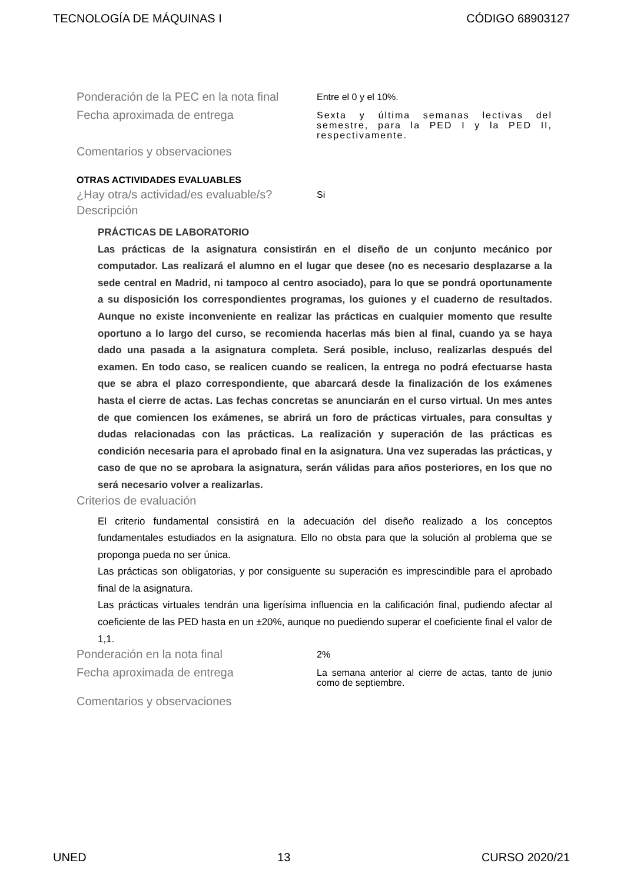TECNOLOGÍA DE MÁQUINAS I CÓDIGO 68903127
Ponderación de la PEC en la nota final
Entre el 0 y el 10%.
Fecha aproximada de entrega
Sexta y última semanas lectivas del semestre, para la PED I y la PED II, respectivamente.
Comentarios y observaciones
OTRAS ACTIVIDADES EVALUABLES
¿Hay otra/s actividad/es evaluable/s?
Si
Descripción
PRÁCTICAS DE LABORATORIO
Las prácticas de la asignatura consistirán en el diseño de un conjunto mecánico por computador. Las realizará el alumno en el lugar que desee (no es necesario desplazarse a la sede central en Madrid, ni tampoco al centro asociado), para lo que se pondrá oportunamente a su disposición los correspondientes programas, los guiones y el cuaderno de resultados. Aunque no existe inconveniente en realizar las prácticas en cualquier momento que resulte oportuno a lo largo del curso, se recomienda hacerlas más bien al final, cuando ya se haya dado una pasada a la asignatura completa. Será posible, incluso, realizarlas después del examen. En todo caso, se realicen cuando se realicen, la entrega no podrá efectuarse hasta que se abra el plazo correspondiente, que abarcará desde la finalización de los exámenes hasta el cierre de actas. Las fechas concretas se anunciarán en el curso virtual. Un mes antes de que comiencen los exámenes, se abrirá un foro de prácticas virtuales, para consultas y dudas relacionadas con las prácticas. La realización y superación de las prácticas es condición necesaria para el aprobado final en la asignatura. Una vez superadas las prácticas, y caso de que no se aprobara la asignatura, serán válidas para años posteriores, en los que no será necesario volver a realizarlas.
Criterios de evaluación
El criterio fundamental consistirá en la adecuación del diseño realizado a los conceptos fundamentales estudiados en la asignatura. Ello no obsta para que la solución al problema que se proponga pueda no ser única.
Las prácticas son obligatorias, y por consiguente su superación es imprescindible para el aprobado final de la asignatura.
Las prácticas virtuales tendrán una ligerísima influencia en la calificación final, pudiendo afectar al coeficiente de las PED hasta en un ±20%, aunque no puediendo superar el coeficiente final el valor de 1,1.
Ponderación en la nota final
2%
Fecha aproximada de entrega
La semana anterior al cierre de actas, tanto de junio como de septiembre.
Comentarios y observaciones
UNED 13 CURSO 2020/21